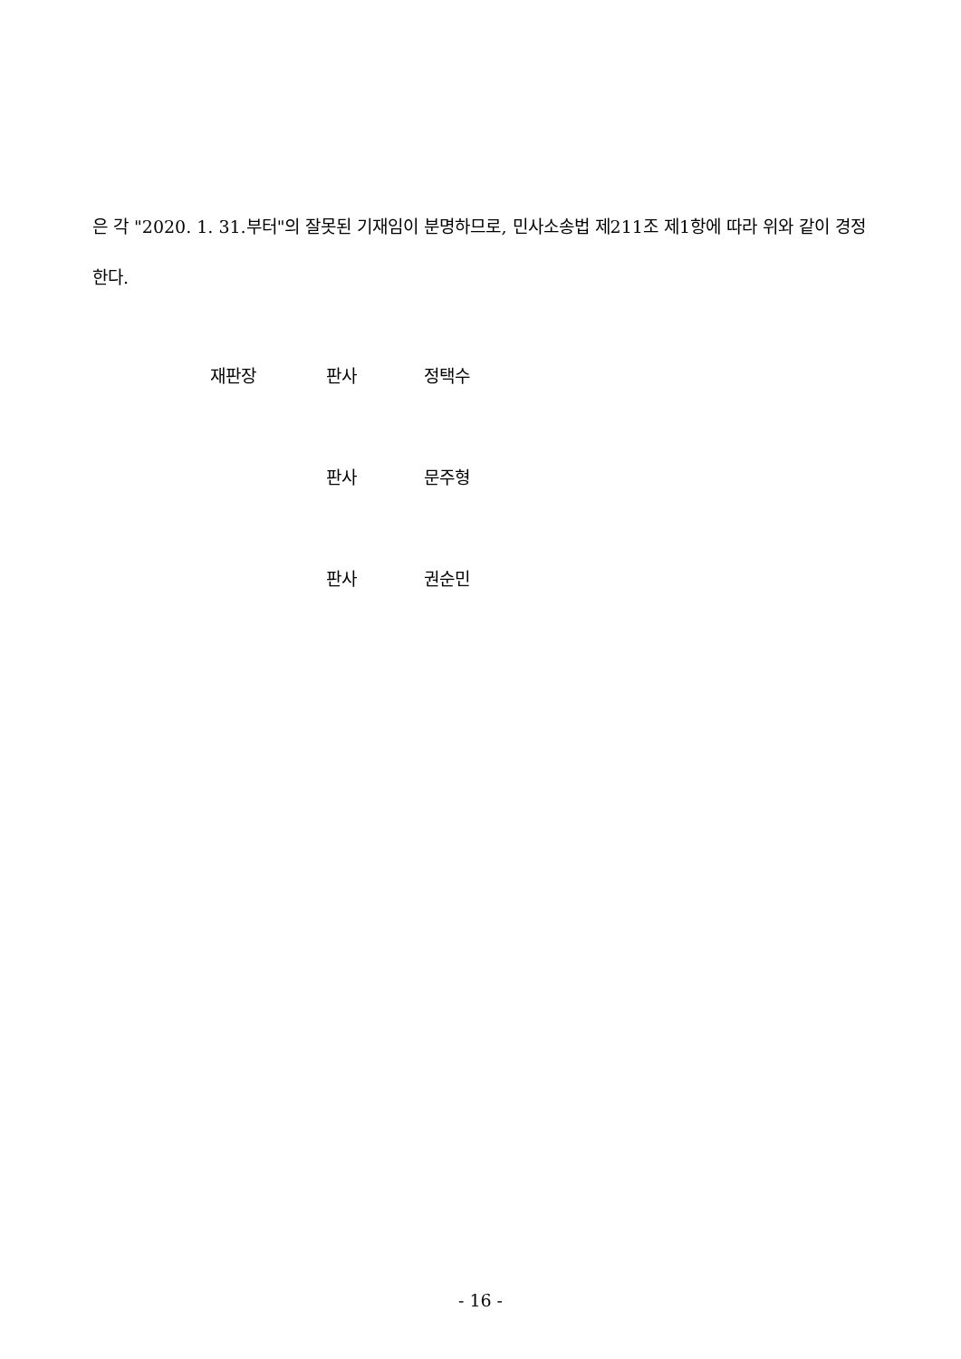은 각 "2020. 1. 31.부터"의 잘못된 기재임이 분명하므로, 민사소송법 제211조 제1항에 따라 위와 같이 경정한다.
재판장 판사 정택수
판사 문주형
판사 권순민
- 16 -